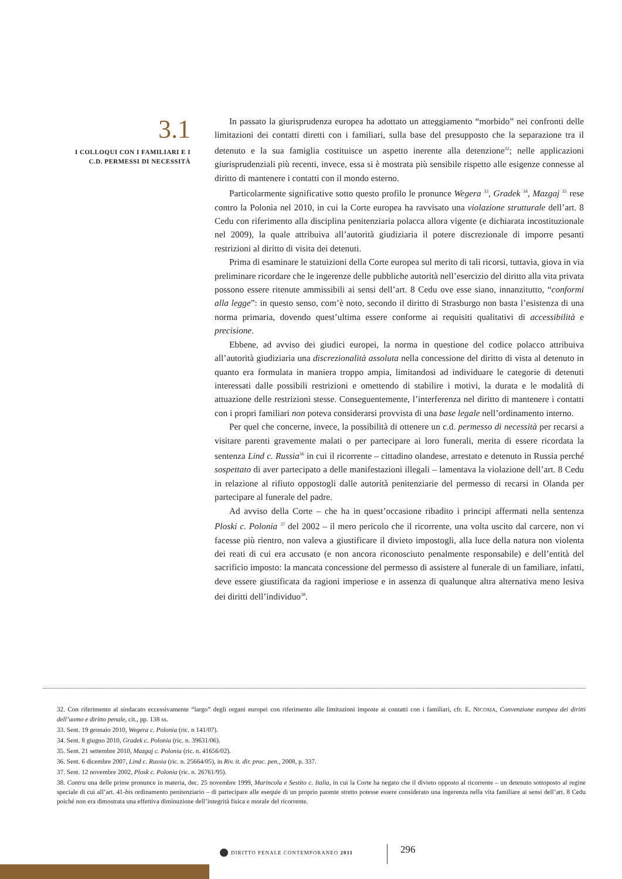3.1
I COLLOQUI CON I FAMILIARI E I
C.D. PERMESSI DI NECESSITÀ
In passato la giurisprudenza europea ha adottato un atteggiamento “morbido” nei confronti delle limitazioni dei contatti diretti con i familiari, sulla base del presupposto che la separazione tra il detenuto e la sua famiglia costituisce un aspetto inerente alla detenzione<sup>32</sup>; nelle applicazioni giurisprudenziali più recenti, invece, essa si è mostrata più sensibile rispetto alle esigenze connesse al diritto di mantenere i contatti con il mondo esterno.
Particolarmente significative sotto questo profilo le pronunce Wegera <sup>33</sup>, Gradek <sup>34</sup>, Mazgaj <sup>35</sup> rese contro la Polonia nel 2010, in cui la Corte europea ha ravvisato una violazione strutturale dell’art. 8 Cedu con riferimento alla disciplina penitenziaria polacca allora vigente (e dichiarata incostituzionale nel 2009), la quale attribuiva all’autorità giudiziaria il potere discrezionale di imporre pesanti restrizioni al diritto di visita dei detenuti.
Prima di esaminare le statuizioni della Corte europea sul merito di tali ricorsi, tuttavia, giova in via preliminare ricordare che le ingerenze delle pubbliche autorità nell’esercizio del diritto alla vita privata possono essere ritenute ammissibili ai sensi dell’art. 8 Cedu ove esse siano, innanzitutto, “conformi alla legge”: in questo senso, com’è noto, secondo il diritto di Strasburgo non basta l’esistenza di una norma primaria, dovendo quest’ultima essere conforme ai requisiti qualitativi di accessibilità e precisione.
Ebbene, ad avviso dei giudici europei, la norma in questione del codice polacco attribuiva all’autorità giudiziaria una discrezionalità assoluta nella concessione del diritto di vista al detenuto in quanto era formulata in maniera troppo ampia, limitandosi ad individuare le categorie di detenuti interessati dalle possibili restrizioni e omettendo di stabilire i motivi, la durata e le modalità di attuazione delle restrizioni stesse. Conseguentemente, l’interferenza nel diritto di mantenere i contatti con i propri familiari non poteva considerarsi provvista di una base legale nell’ordinamento interno.
Per quel che concerne, invece, la possibilità di ottenere un c.d. permesso di necessità per recarsi a visitare parenti gravemente malati o per partecipare ai loro funerali, merita di essere ricordata la sentenza Lind c. Russia<sup>36</sup> in cui il ricorrente – cittadino olandese, arrestato e detenuto in Russia perché sospettato di aver partecipato a delle manifestazioni illegali – lamentava la violazione dell’art. 8 Cedu in relazione al rifiuto oppostogli dalle autorità penitenziarie del permesso di recarsi in Olanda per partecipare al funerale del padre.
Ad avviso della Corte – che ha in quest’occasione ribadito i principi affermati nella sentenza Ploski c. Polonia <sup>37</sup> del 2002 – il mero pericolo che il ricorrente, una volta uscito dal carcere, non vi facesse più rientro, non valeva a giustificare il divieto impostogli, alla luce della natura non violenta dei reati di cui era accusato (e non ancora riconosciuto penalmente responsabile) e dell’entità del sacrificio imposto: la mancata concessione del permesso di assistere al funerale di un familiare, infatti, deve essere giustificata da ragioni imperiose e in assenza di qualunque altra alternativa meno lesiva dei diritti dell’individuo<sup>38</sup>.
32. Con riferimento al sindacato eccessivamente “largo” degli organi europei con riferimento alle limitazioni imposte ai contatti con i familiari, cfr. E. NICOSIA, Convenzione europea dei diritti dell’uomo e diritto penale, cit., pp. 138 ss.
33. Sent. 19 gennaio 2010, Wegera c. Polonia (ric. n 141/07).
34. Sent. 8 giugno 2010, Gradek c. Polonia (ric. n. 39631/06).
35. Sent. 21 settembre 2010, Mazgaj c. Polonia (ric. n. 41656/02).
36. Sent. 6 dicembre 2007, Lind c. Russia (ric. n. 25664/05), in Riv. it. dir. proc. pen., 2008, p. 337.
37. Sent. 12 novembre 2002, Plosk c. Polonia (ric. n. 26761/95).
38. Contra una delle prime pronunce in materia, dec. 25 novembre 1999, Marincola e Sestito c. Italia, in cui la Corte ha negato che il divieto opposto al ricorrente – un detenuto sottoposto al regine speciale di cui all’art. 41-bis ordinamento penitenziario – di partecipare alle esequie di un proprio parente stretto potesse essere considerato una ingerenza nella vita familiare ai sensi dell’art. 8 Cedu poiché non era dimostrata una effettiva diminuzione dell’integrità fisica e morale del ricorrente.
DIRITTO PENALE CONTEMPORANEO 2011
296